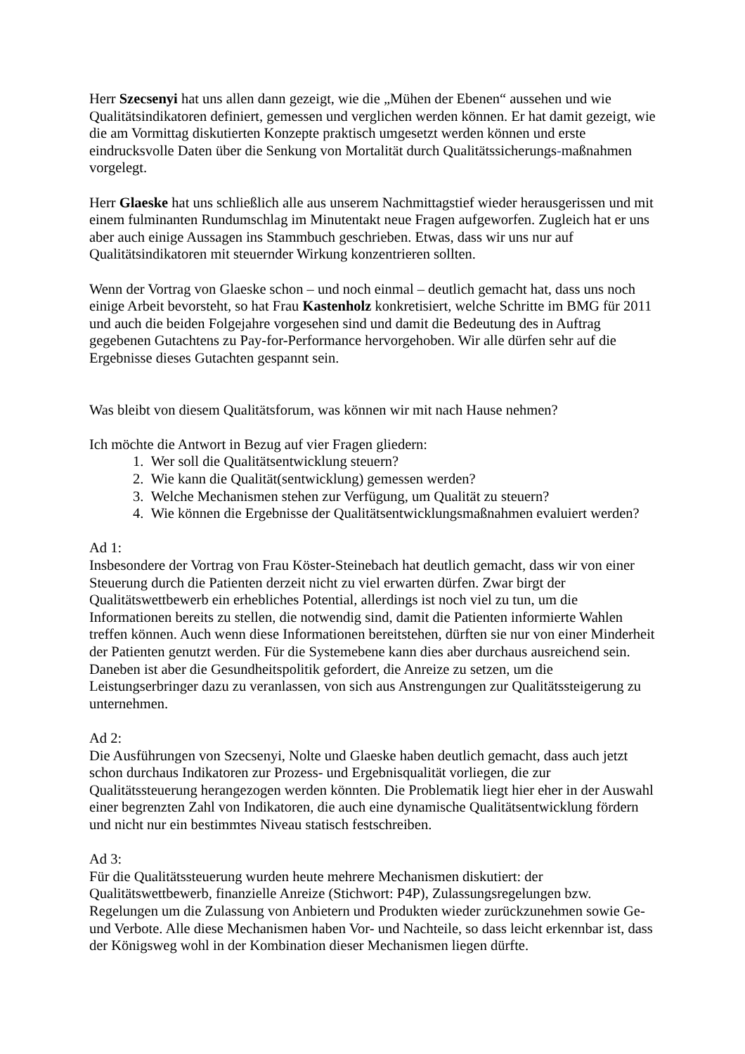Herr Szecsenyi hat uns allen dann gezeigt, wie die „Mühen der Ebenen“ aussehen und wie Qualitätsindikatoren definiert, gemessen und verglichen werden können. Er hat damit gezeigt, wie die am Vormittag diskutierten Konzepte praktisch umgesetzt werden können und erste eindrucksvolle Daten über die Senkung von Mortalität durch Qualitätssicherungs-maßnahmen vorgelegt.
Herr Glaeske hat uns schließlich alle aus unserem Nachmittagstief wieder herausgerissen und mit einem fulminanten Rundumschlag im Minutentakt neue Fragen aufgeworfen. Zugleich hat er uns aber auch einige Aussagen ins Stammbuch geschrieben. Etwas, dass wir uns nur auf Qualitätsindikatoren mit steuernder Wirkung konzentrieren sollten.
Wenn der Vortrag von Glaeske schon – und noch einmal – deutlich gemacht hat, dass uns noch einige Arbeit bevorsteht, so hat Frau Kastenholz konkretisiert, welche Schritte im BMG für 2011 und auch die beiden Folgejahre vorgesehen sind und damit die Bedeutung des in Auftrag gegebenen Gutachtens zu Pay-for-Performance hervorgehoben. Wir alle dürfen sehr auf die Ergebnisse dieses Gutachten gespannt sein.
Was bleibt von diesem Qualitätsforum, was können wir mit nach Hause nehmen?
Ich möchte die Antwort in Bezug auf vier Fragen gliedern:
1. Wer soll die Qualitätsentwicklung steuern?
2. Wie kann die Qualität(sentwicklung) gemessen werden?
3. Welche Mechanismen stehen zur Verfügung, um Qualität zu steuern?
4. Wie können die Ergebnisse der Qualitätsentwicklungsmaßnahmen evaluiert werden?
Ad 1:
Insbesondere der Vortrag von Frau Köster-Steinebach hat deutlich gemacht, dass wir von einer Steuerung durch die Patienten derzeit nicht zu viel erwarten dürfen. Zwar birgt der Qualitätswettbewerb ein erhebliches Potential, allerdings ist noch viel zu tun, um die Informationen bereits zu stellen, die notwendig sind, damit die Patienten informierte Wahlen treffen können. Auch wenn diese Informationen bereitstehen, dürften sie nur von einer Minderheit der Patienten genutzt werden. Für die Systemebene kann dies aber durchaus ausreichend sein. Daneben ist aber die Gesundheitspolitik gefordert, die Anreize zu setzen, um die Leistungserbringer dazu zu veranlassen, von sich aus Anstrengungen zur Qualitätssteigerung zu unternehmen.
Ad 2:
Die Ausführungen von Szecsenyi, Nolte und Glaeske haben deutlich gemacht, dass auch jetzt schon durchaus Indikatoren zur Prozess- und Ergebnisqualität vorliegen, die zur Qualitätssteuerung herangezogen werden könnten. Die Problematik liegt hier eher in der Auswahl einer begrenzten Zahl von Indikatoren, die auch eine dynamische Qualitätsentwicklung fördern und nicht nur ein bestimmtes Niveau statisch festschreiben.
Ad 3:
Für die Qualitätssteuerung wurden heute mehrere Mechanismen diskutiert: der Qualitätswettbewerb, finanzielle Anreize (Stichwort: P4P), Zulassungsregelungen bzw. Regelungen um die Zulassung von Anbietern und Produkten wieder zurückzunehmen sowie Ge- und Verbote. Alle diese Mechanismen haben Vor- und Nachteile, so dass leicht erkennbar ist, dass der Königsweg wohl in der Kombination dieser Mechanismen liegen dürfte.